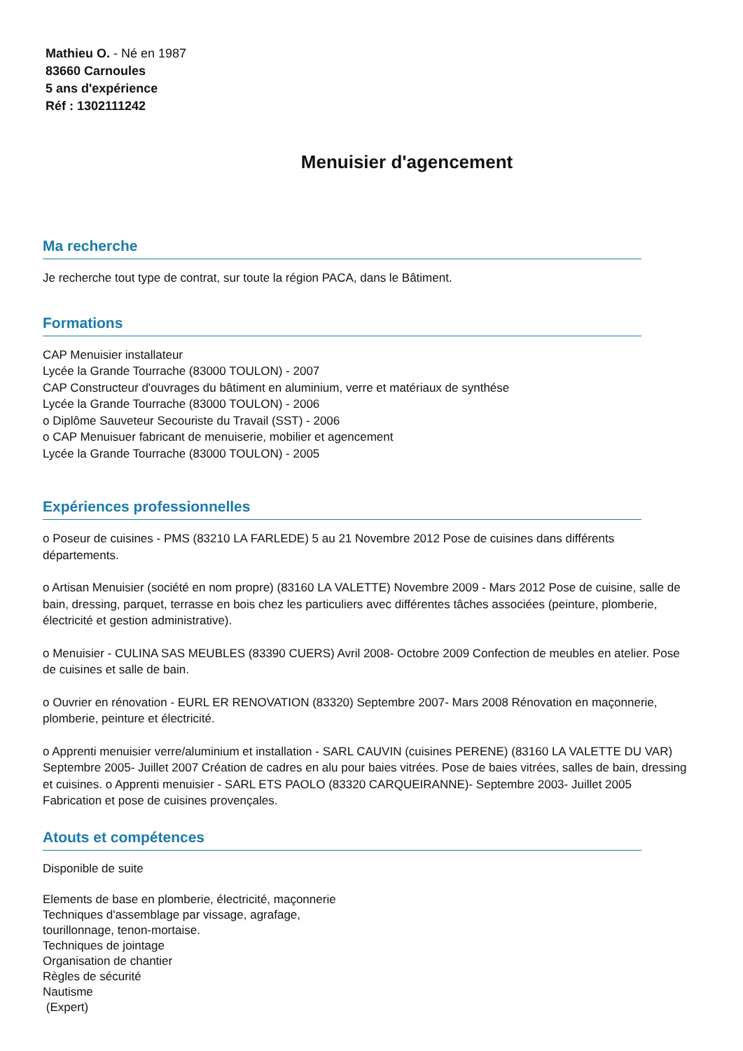Mathieu O. - Né en 1987
83660 Carnoules
5 ans d'expérience
Réf : 1302111242
Menuisier d'agencement
Ma recherche
Je recherche tout type de contrat, sur toute la région PACA, dans le Bâtiment.
Formations
CAP Menuisier installateur
Lycée la Grande Tourrache (83000 TOULON) - 2007
CAP Constructeur d'ouvrages du bâtiment en aluminium, verre et matériaux de synthése
Lycée la Grande Tourrache (83000 TOULON) - 2006
o Diplôme Sauveteur Secouriste du Travail (SST) - 2006
o CAP Menuisuer fabricant de menuiserie, mobilier et agencement
Lycée la Grande Tourrache (83000 TOULON) - 2005
Expériences professionnelles
o Poseur de cuisines - PMS (83210 LA FARLEDE) 5 au 21 Novembre 2012 Pose de cuisines dans différents départements.
o Artisan Menuisier (société en nom propre) (83160 LA VALETTE) Novembre 2009 - Mars 2012 Pose de cuisine, salle de bain, dressing, parquet, terrasse en bois chez les particuliers avec différentes tâches associées (peinture, plomberie, électricité et gestion administrative).
o Menuisier - CULINA SAS MEUBLES (83390 CUERS) Avril 2008- Octobre 2009 Confection de meubles en atelier. Pose de cuisines et salle de bain.
o Ouvrier en rénovation - EURL ER RENOVATION (83320) Septembre 2007- Mars 2008 Rénovation en maçonnerie, plomberie, peinture et électricité.
o Apprenti menuisier verre/aluminium et installation - SARL CAUVIN (cuisines PERENE) (83160 LA VALETTE DU VAR) Septembre 2005- Juillet 2007 Création de cadres en alu pour baies vitrées. Pose de baies vitrées, salles de bain, dressing et cuisines. o Apprenti menuisier - SARL ETS PAOLO (83320 CARQUEIRANNE)- Septembre 2003- Juillet 2005 Fabrication et pose de cuisines provençales.
Atouts et compétences
Disponible de suite
Elements de base en plomberie, électricité, maçonnerie
Techniques d'assemblage par vissage, agrafage,
tourillonnage, tenon-mortaise.
Techniques de jointage
Organisation de chantier
Règles de sécurité
Nautisme
(Expert)